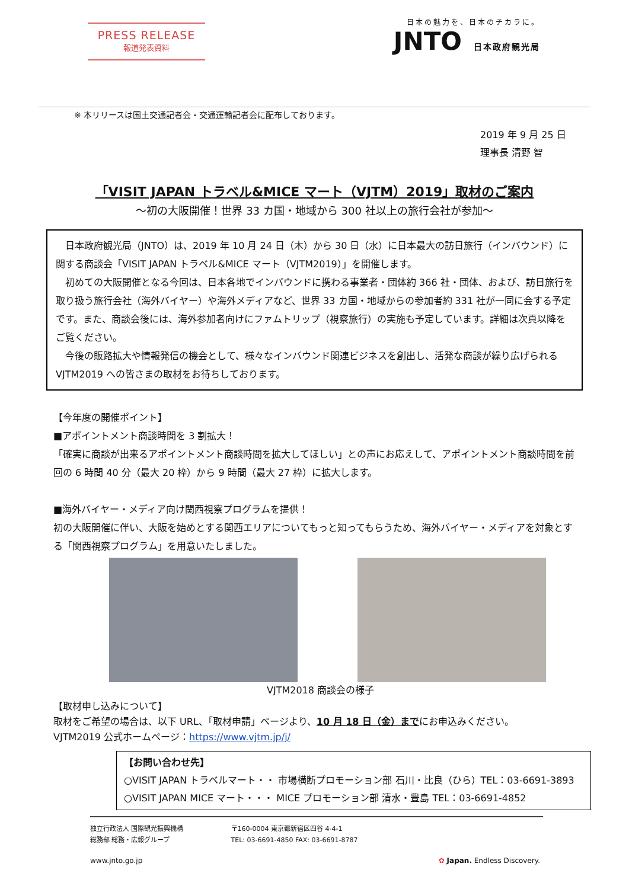PRESS RELEASE
報道発表資料
日本の魅力を、日本のチカラに。
JNTO 日本政府観光局
※ 本リリースは国土交通記者会・交通運輸記者会に配布しております。
2019 年 9 月 25 日
理事長 清野 智
「VISIT JAPAN トラベル&MICE マート（VJTM）2019」取材のご案内
～初の大阪開催！世界 33 カ国・地域から 300 社以上の旅行会社が参加～
　日本政府観光局（JNTO）は、2019 年 10 月 24 日（木）から 30 日（水）に日本最大の訪日旅行（インバウンド）に関する商談会「VISIT JAPAN トラベル&MICE マート（VJTM2019）」を開催します。
　初めての大阪開催となる今回は、日本各地でインバウンドに携わる事業者・団体約 366 社・団体、および、訪日旅行を取り扱う旅行会社（海外バイヤー）や海外メディアなど、世界 33 カ国・地域からの参加者約 331 社が一同に会する予定です。また、商談会後には、海外参加者向けにファムトリップ（視察旅行）の実施も予定しています。詳細は次頁以降をご覧ください。
　今後の販路拡大や情報発信の機会として、様々なインバウンド関連ビジネスを創出し、活発な商談が繰り広げられる VJTM2019 への皆さまの取材をお待ちしております。
【今年度の開催ポイント】
■アポイントメント商談時間を 3 割拡大！
「確実に商談が出来るアポイントメント商談時間を拡大してほしい」との声にお応えして、アポイントメント商談時間を前回の 6 時間 40 分（最大 20 枠）から 9 時間（最大 27 枠）に拡大します。
■海外バイヤー・メディア向け関西視察プログラムを提供！
初の大阪開催に伴い、大阪を始めとする関西エリアについてもっと知ってもらうため、海外バイヤー・メディアを対象とする「関西視察プログラム」を用意いたしました。
VJTM2018 商談会の様子
【取材申し込みについて】
取材をご希望の場合は、以下 URL、「取材申請」ページより、10 月 18 日（金）までにお申込みください。
VJTM2019 公式ホームページ：https://www.vjtm.jp/j/
【お問い合わせ先】
○VISIT JAPAN トラベルマート・・ 市場横断プロモーション部 石川・比良（ひら）TEL：03-6691-3893
○VISIT JAPAN MICE マート・・・ MICE プロモーション部 清水・豊島 TEL：03-6691-4852
独立行政法人 国際観光振興機構
総務部 総務・広報グループ
〒160-0004 東京都新宿区四谷 4-4-1
TEL: 03-6691-4850 FAX: 03-6691-8787
www.jnto.go.jp ✿ Japan. Endless Discovery.